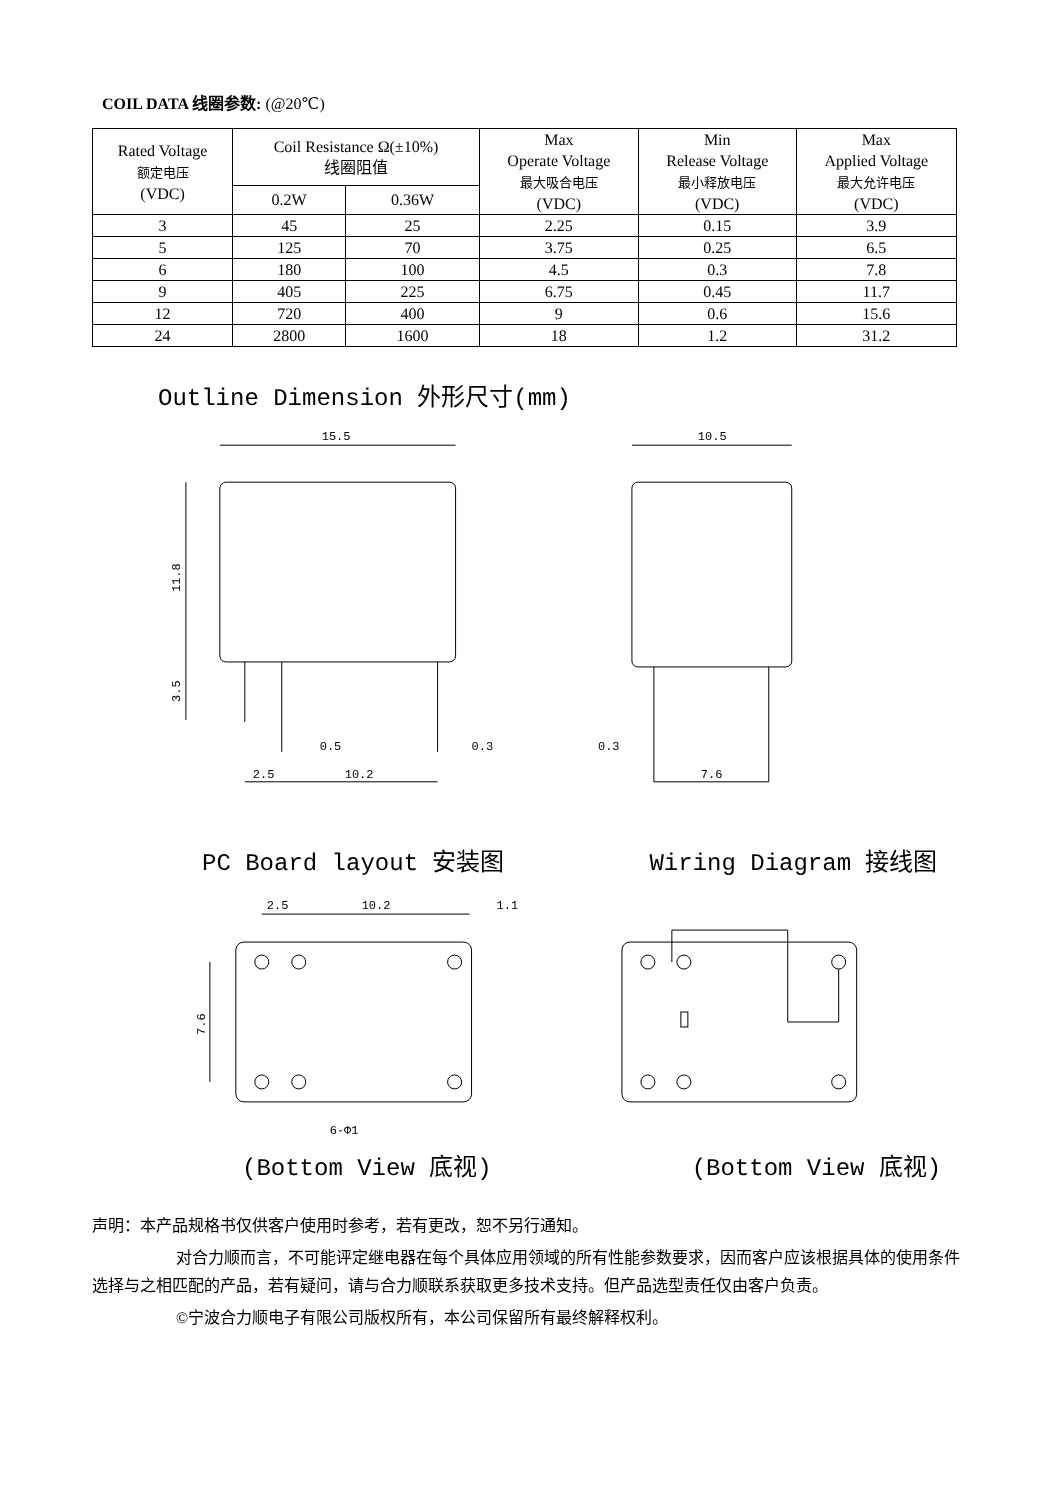COIL DATA 线圈参数: (@20℃)
| Rated Voltage 额定电压 (VDC) | Coil Resistance Ω(±10%) 线圈阻值 | | Max Operate Voltage 最大吸合电压 (VDC) | Min Release Voltage 最小释放电压 (VDC) | Max Applied Voltage 最大允许电压 (VDC) |
| --- | --- | --- | --- | --- | --- |
| | 0.2W | 0.36W | | | |
| 3 | 45 | 25 | 2.25 | 0.15 | 3.9 |
| 5 | 125 | 70 | 3.75 | 0.25 | 6.5 |
| 6 | 180 | 100 | 4.5 | 0.3 | 7.8 |
| 9 | 405 | 225 | 6.75 | 0.45 | 11.7 |
| 12 | 720 | 400 | 9 | 0.6 | 15.6 |
| 24 | 2800 | 1600 | 18 | 1.2 | 31.2 |
Outline Dimension 外形尺寸(mm)
15.5
0.5
0.3
2.5
10.2
11.8
3.5
10.5
0.3
7.6
PC Board layout 安装图 Wiring Diagram 接线图
2.5
10.2
1.1
7.6
6-Φ1
(Bottom View 底视) (Bottom View 底视)
声明：本产品规格书仅供客户使用时参考，若有更改，恕不另行通知。
对合力顺而言，不可能评定继电器在每个具体应用领域的所有性能参数要求，因而客户应该根据具体的使用条件选择与之相匹配的产品，若有疑问，请与合力顺联系获取更多技术支持。但产品选型责任仅由客户负责。
©宁波合力顺电子有限公司版权所有，本公司保留所有最终解释权利。